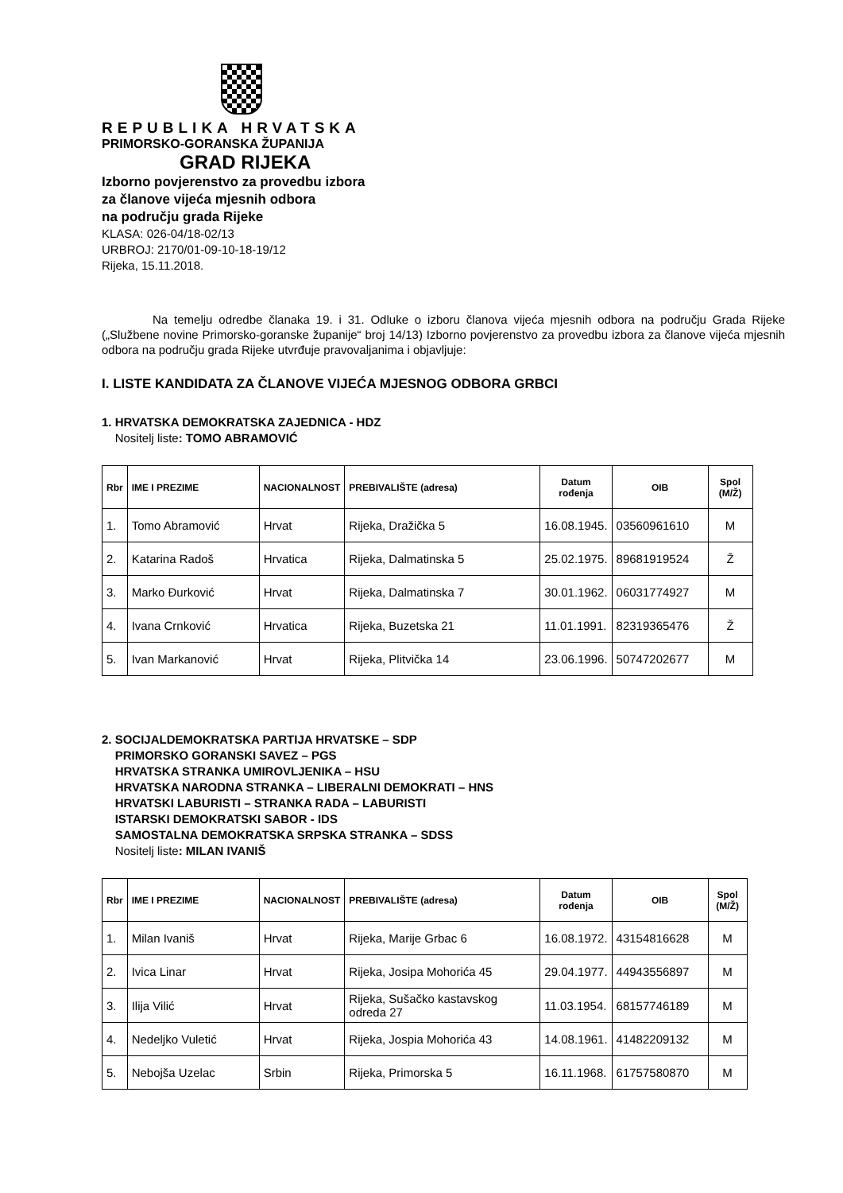REPUBLIKA HRVATSKA
PRIMORSKO-GORANSKA ŽUPANIJA
GRAD RIJEKA
Izborno povjerenstvo za provedbu izbora
za članove vijeća mjesnih odbora
na području grada Rijeke
KLASA: 026-04/18-02/13
URBROJ: 2170/01-09-10-18-19/12
Rijeka, 15.11.2018.
Na temelju odredbe članaka 19. i 31. Odluke o izboru članova vijeća mjesnih odbora na području Grada Rijeke („Službene novine Primorsko-goranske županije“ broj 14/13) Izborno povjerenstvo za provedbu izbora za članove vijeća mjesnih odbora na području grada Rijeke utvrđuje pravovaljanima i objavljuje:
I. LISTE KANDIDATA ZA ČLANOVE VIJEĆA MJESNOG ODBORA GRBCI
1. HRVATSKA DEMOKRATSKA ZAJEDNICA - HDZ
Nositelj liste: TOMO ABRAMOVIĆ
| Rbr | IME I PREZIME | NACIONALNOST | PREBIVALIŠTE (adresa) | Datum rođenja | OIB | Spol (M/Ž) |
| --- | --- | --- | --- | --- | --- | --- |
| 1. | Tomo Abramović | Hrvat | Rijeka, Dražička 5 | 16.08.1945. | 03560961610 | M |
| 2. | Katarina Radoš | Hrvatica | Rijeka, Dalmatinska 5 | 25.02.1975. | 89681919524 | Ž |
| 3. | Marko Đurković | Hrvat | Rijeka, Dalmatinska 7 | 30.01.1962. | 06031774927 | M |
| 4. | Ivana Crnković | Hrvatica | Rijeka, Buzetska 21 | 11.01.1991. | 82319365476 | Ž |
| 5. | Ivan Markanović | Hrvat | Rijeka, Plitvička 14 | 23.06.1996. | 50747202677 | M |
2. SOCIJALDEMOKRATSKA PARTIJA HRVATSKE – SDP
PRIMORSKO GORANSKI SAVEZ – PGS
HRVATSKA STRANKA UMIROVLJENIKA – HSU
HRVATSKA NARODNA STRANKA – LIBERALNI DEMOKRATI – HNS
HRVATSKI LABURISTI – STRANKA RADA – LABURISTI
ISTARSKI DEMOKRATSKI SABOR - IDS
SAMOSTALNA DEMOKRATSKA SRPSKA STRANKA – SDSS
Nositelj liste: MILAN IVANIŠ
| Rbr | IME I PREZIME | NACIONALNOST | PREBIVALIŠTE (adresa) | Datum rođenja | OIB | Spol (M/Ž) |
| --- | --- | --- | --- | --- | --- | --- |
| 1. | Milan Ivaniš | Hrvat | Rijeka, Marije Grbac 6 | 16.08.1972. | 43154816628 | M |
| 2. | Ivica Linar | Hrvat | Rijeka, Josipa Mohorića 45 | 29.04.1977. | 44943556897 | M |
| 3. | Ilija Vilić | Hrvat | Rijeka, Sušačko kastavskog odreda 27 | 11.03.1954. | 68157746189 | M |
| 4. | Nedeljko Vuletić | Hrvat | Rijeka, Jospia Mohorića 43 | 14.08.1961. | 41482209132 | M |
| 5. | Nebojša Uzelac | Srbin | Rijeka, Primorska 5 | 16.11.1968. | 61757580870 | M |